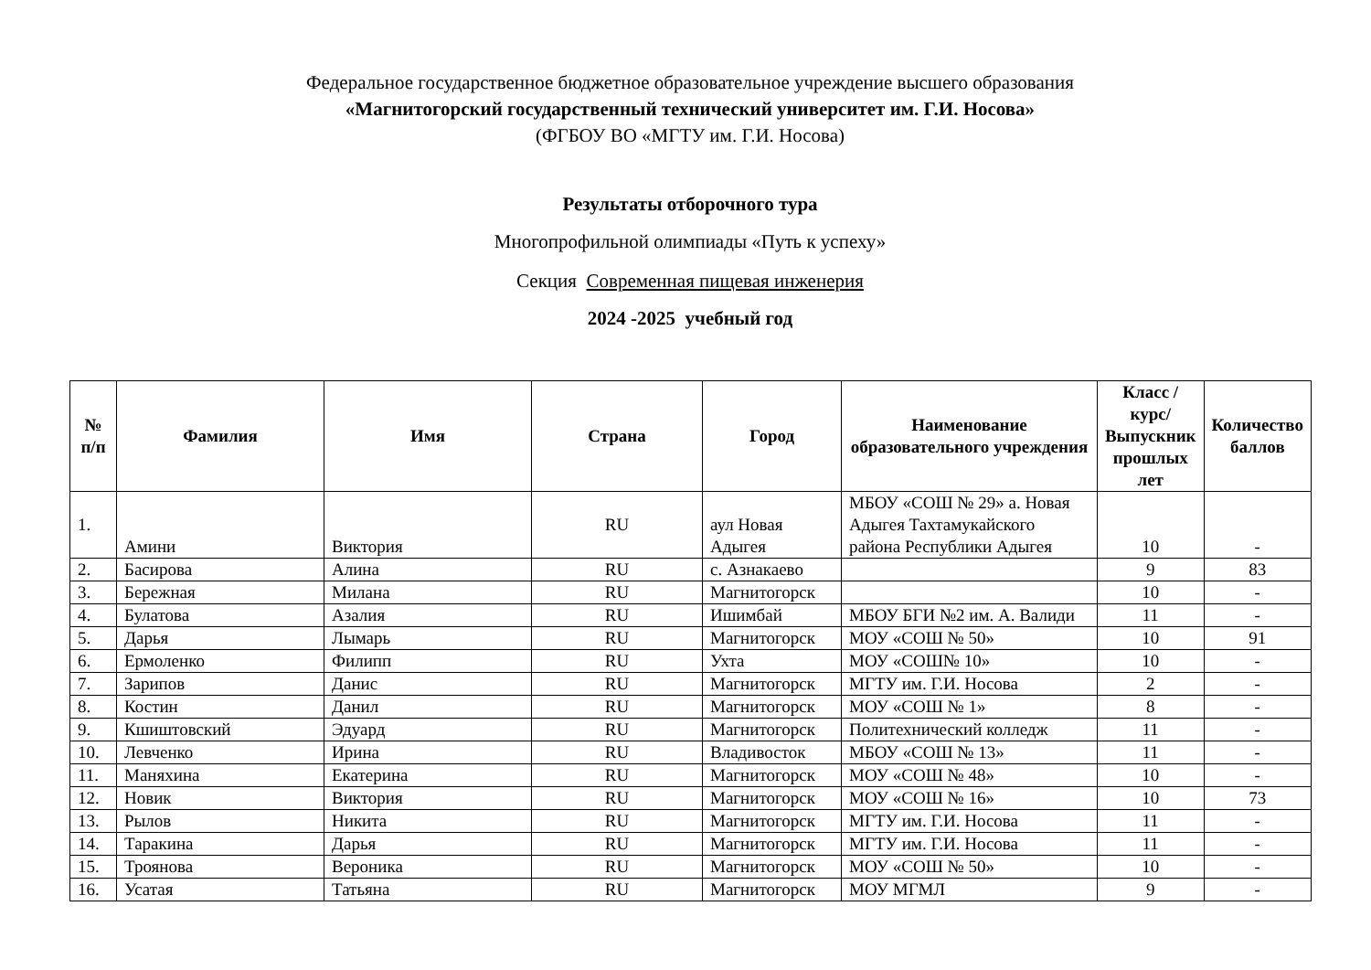Федеральное государственное бюджетное образовательное учреждение высшего образования
«Магнитогорский государственный технический университет им. Г.И. Носова»
(ФГБОУ ВО «МГТУ им. Г.И. Носова)
Результаты отборочного тура
Многопрофильной олимпиады «Путь к успеху»
Секция Современная пищевая инженерия
2024 -2025 учебный год
| № п/п | Фамилия | Имя | Страна | Город | Наименование образовательного учреждения | Класс / курс/Выпускник прошлых лет | Количество баллов |
| --- | --- | --- | --- | --- | --- | --- | --- |
| 1. | Амини | Виктория | RU | аул Новая Адыгея | МБОУ «СОШ № 29» а. Новая Адыгея Тахтамукайского района Республики Адыгея | 10 | - |
| 2. | Басирова | Алина | RU | с. Азнакаево | | 9 | 83 |
| 3. | Бережная | Милана | RU | Магнитогорск | | 10 | - |
| 4. | Булатова | Азалия | RU | Ишимбай | МБОУ БГИ №2 им. А. Валиди | 11 | - |
| 5. | Дарья | Лымарь | RU | Магнитогорск | МОУ «СОШ № 50» | 10 | 91 |
| 6. | Ермоленко | Филипп | RU | Ухта | МОУ «СОШ№ 10» | 10 | - |
| 7. | Зарипов | Данис | RU | Магнитогорск | МГТУ им. Г.И. Носова | 2 | - |
| 8. | Костин | Данил | RU | Магнитогорск | МОУ «СОШ № 1» | 8 | - |
| 9. | Кшиштовский | Эдуард | RU | Магнитогорск | Политехнический колледж | 11 | - |
| 10. | Левченко | Ирина | RU | Владивосток | МБОУ «СОШ № 13» | 11 | - |
| 11. | Маняхина | Екатерина | RU | Магнитогорск | МОУ «СОШ № 48» | 10 | - |
| 12. | Новик | Виктория | RU | Магнитогорск | МОУ «СОШ № 16» | 10 | 73 |
| 13. | Рылов | Никита | RU | Магнитогорск | МГТУ им. Г.И. Носова | 11 | - |
| 14. | Таракина | Дарья | RU | Магнитогорск | МГТУ им. Г.И. Носова | 11 | - |
| 15. | Троянова | Вероника | RU | Магнитогорск | МОУ «СОШ № 50» | 10 | - |
| 16. | Усатая | Татьяна | RU | Магнитогорск | МОУ МГМЛ | 9 | - |